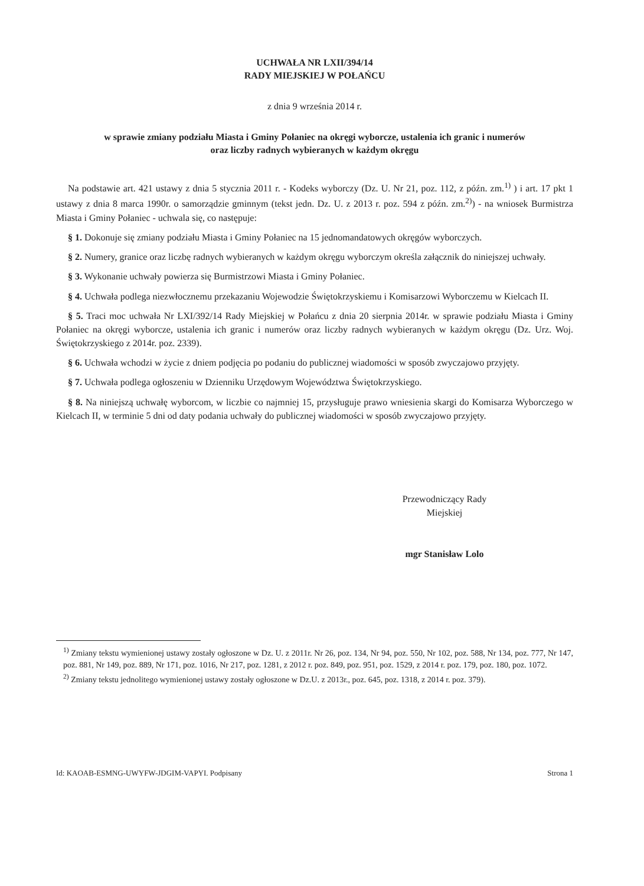UCHWAŁA NR LXII/394/14
RADY MIEJSKIEJ W POŁAŃCU
z dnia 9 września 2014 r.
w sprawie zmiany podziału Miasta i Gminy Połaniec na okręgi wyborcze, ustalenia ich granic i numerów
oraz liczby radnych wybieranych w każdym okręgu
Na podstawie art. 421 ustawy z dnia 5 stycznia 2011 r. - Kodeks wyborczy (Dz. U. Nr 21, poz. 112, z późn. zm.<sup>1)</sup> ) i art. 17 pkt 1 ustawy z dnia 8 marca 1990r. o samorządzie gminnym (tekst jedn. Dz. U. z 2013 r. poz. 594 z późn. zm.<sup>2)</sup>) - na wniosek Burmistrza Miasta i Gminy Połaniec - uchwala się, co następuje:
§ 1. Dokonuje się zmiany podziału Miasta i Gminy Połaniec na 15 jednomandatowych okręgów wyborczych.
§ 2. Numery, granice oraz liczbę radnych wybieranych w każdym okręgu wyborczym określa załącznik do niniejszej uchwały.
§ 3. Wykonanie uchwały powierza się Burmistrzowi Miasta i Gminy Połaniec.
§ 4. Uchwała podlega niezwłocznemu przekazaniu Wojewodzie Świętokrzyskiemu i Komisarzowi Wyborczemu w Kielcach II.
§ 5. Traci moc uchwała Nr LXI/392/14 Rady Miejskiej w Połańcu z dnia 20 sierpnia 2014r. w sprawie podziału Miasta i Gminy Połaniec na okręgi wyborcze, ustalenia ich granic i numerów oraz liczby radnych wybieranych w każdym okręgu (Dz. Urz. Woj. Świętokrzyskiego z 2014r. poz. 2339).
§ 6. Uchwała wchodzi w życie z dniem podjęcia po podaniu do publicznej wiadomości w sposób zwyczajowo przyjęty.
§ 7. Uchwała podlega ogłoszeniu w Dzienniku Urzędowym Województwa Świętokrzyskiego.
§ 8. Na niniejszą uchwałę wyborcom, w liczbie co najmniej 15, przysługuje prawo wniesienia skargi do Komisarza Wyborczego w Kielcach II, w terminie 5 dni od daty podania uchwały do publicznej wiadomości w sposób zwyczajowo przyjęty.
Przewodniczący Rady
Miejskiej
mgr Stanisław Lolo
<sup>1)</sup> Zmiany tekstu wymienionej ustawy zostały ogłoszone w Dz. U. z 2011r. Nr 26, poz. 134, Nr 94, poz. 550, Nr 102, poz. 588, Nr 134, poz. 777, Nr 147, poz. 881, Nr 149, poz. 889, Nr 171, poz. 1016, Nr 217, poz. 1281, z 2012 r. poz. 849, poz. 951, poz. 1529, z 2014 r. poz. 179, poz. 180, poz. 1072.
<sup>2)</sup> Zmiany tekstu jednolitego wymienionej ustawy zostały ogłoszone w Dz.U. z 2013r., poz. 645, poz. 1318, z 2014 r. poz. 379).
Id: KAOAB-ESMNG-UWYFW-JDGIM-VAPYI. Podpisany Strona 1